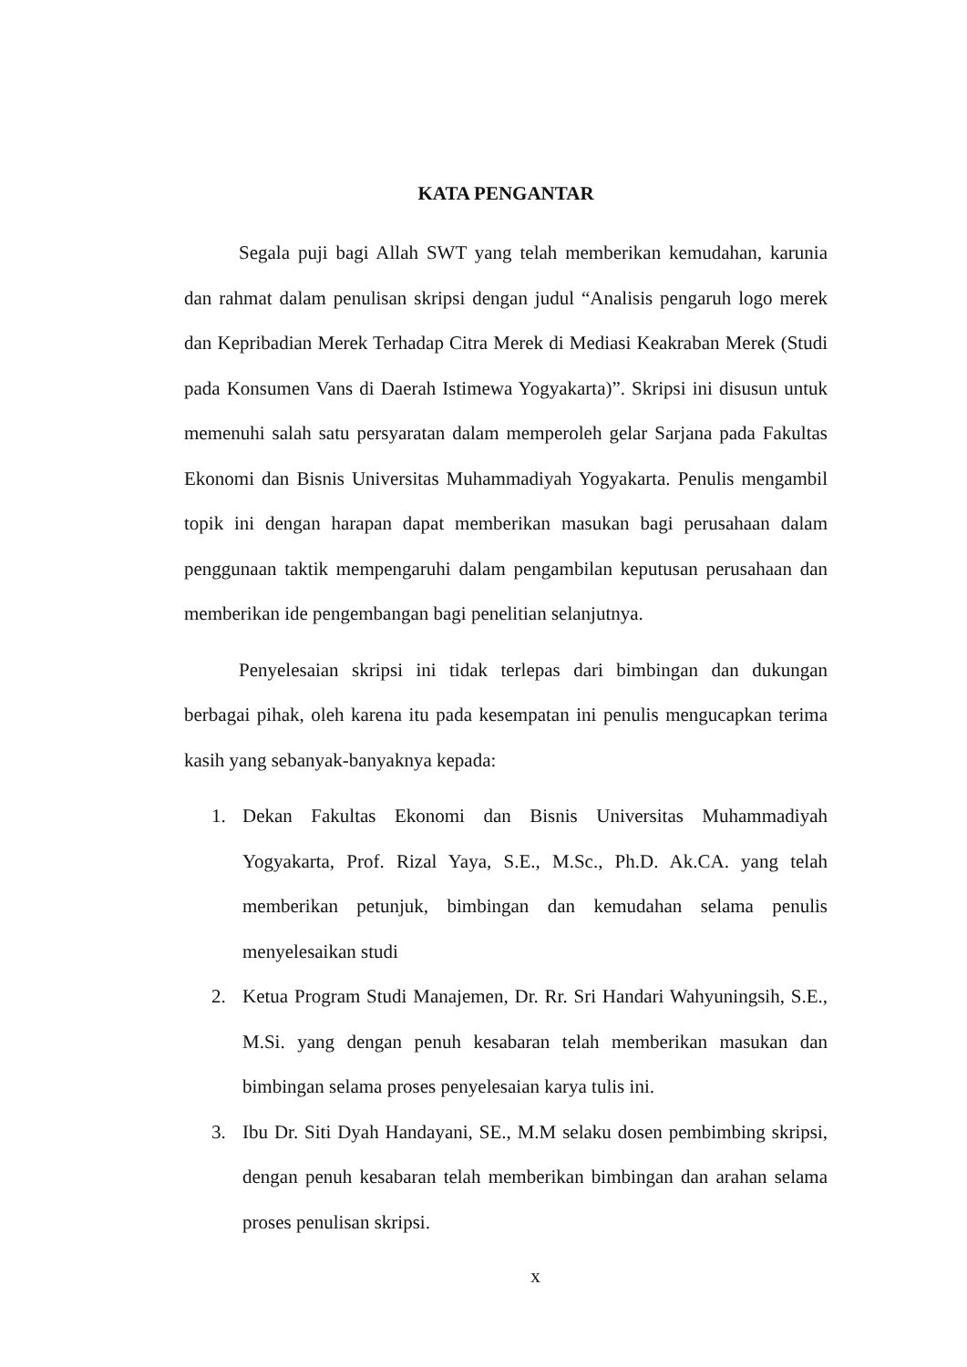KATA PENGANTAR
Segala puji bagi Allah SWT yang telah memberikan kemudahan, karunia dan rahmat dalam penulisan skripsi dengan judul “Analisis pengaruh logo merek dan Kepribadian Merek Terhadap Citra Merek di Mediasi Keakraban Merek (Studi pada Konsumen Vans di Daerah Istimewa Yogyakarta)”. Skripsi ini disusun untuk memenuhi salah satu persyaratan dalam memperoleh gelar Sarjana pada Fakultas Ekonomi dan Bisnis Universitas Muhammadiyah Yogyakarta. Penulis mengambil topik ini dengan harapan dapat memberikan masukan bagi perusahaan dalam penggunaan taktik mempengaruhi dalam pengambilan keputusan perusahaan dan memberikan ide pengembangan bagi penelitian selanjutnya.
Penyelesaian skripsi ini tidak terlepas dari bimbingan dan dukungan berbagai pihak, oleh karena itu pada kesempatan ini penulis mengucapkan terima kasih yang sebanyak-banyaknya kepada:
1. Dekan Fakultas Ekonomi dan Bisnis Universitas Muhammadiyah Yogyakarta, Prof. Rizal Yaya, S.E., M.Sc., Ph.D. Ak.CA. yang telah memberikan petunjuk, bimbingan dan kemudahan selama penulis menyelesaikan studi
2. Ketua Program Studi Manajemen, Dr. Rr. Sri Handari Wahyuningsih, S.E., M.Si. yang dengan penuh kesabaran telah memberikan masukan dan bimbingan selama proses penyelesaian karya tulis ini.
3. Ibu Dr. Siti Dyah Handayani, SE., M.M selaku dosen pembimbing skripsi, dengan penuh kesabaran telah memberikan bimbingan dan arahan selama proses penulisan skripsi.
x